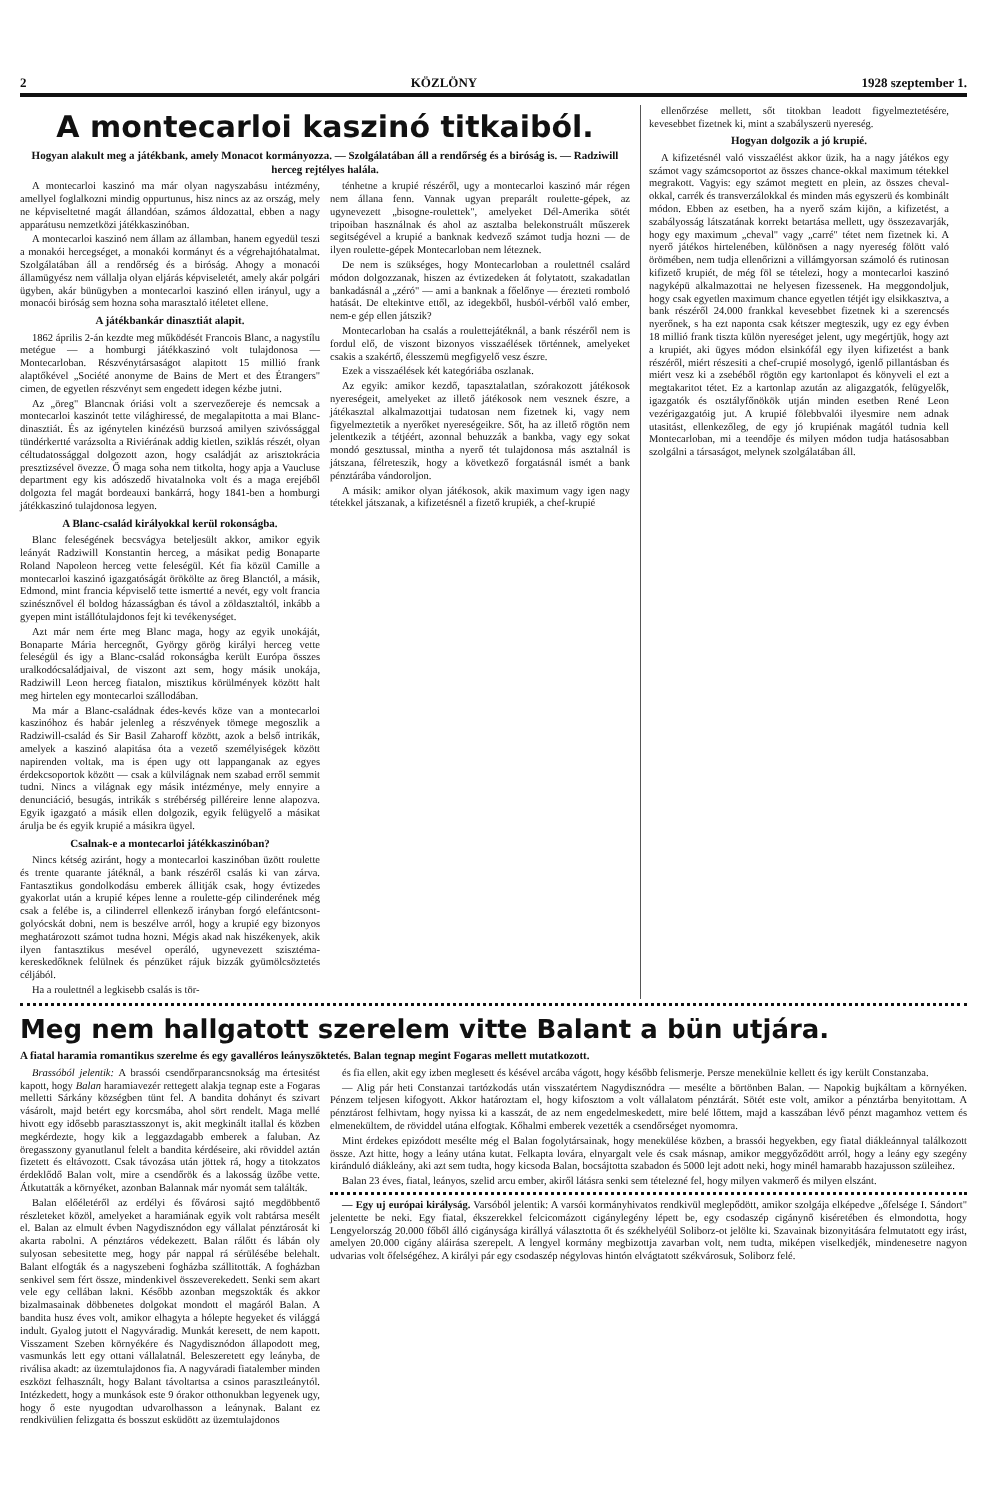2 KÖZLÖNY 1928 szeptember 1.
A montecarloi kaszinó titkaiból.
Hogyan alakult meg a játékbank, amely Monacot kormányozza. — Szolgálatában áll a rendőrség és a biróság is. — Radziwill herceg rejtélyes halála.
A montecarloi kaszinó ma már olyan nagyszabásu intézmény, amellyel foglalkozni mindig oppurtunus, hisz nincs az az ország, mely ne képviseltetné magát állandóan, számos áldozattal, ebben a nagy apparátusu nemzetközi játékkaszinóban.
A montecarloi kaszinó nem állam az államban, hanem egyedül teszi a monakói herceg­séget, a monakói kormányt és a végrehajtóhatalmat. Szolgálatában áll a rendőrség és a biróság. Ahogy a monacói államügyész nem vállalja olyan eljárás képviseletét, amely akár polgári ügyben, akár bünügyben a montecarloi kaszinó ellen irányul, ugy a monacói biróság sem hozna soha marasztaló itéletet ellene.
A játékbankár dinasztiát alapit.
1862 április 2-án kezdte meg működését Francois Blanc, a nagystílu metégue — a homburgi játékkaszinó volt tulajdonosa — Montecarloban. Részvénytársaságot alapitott 15 millió frank alaptőkével „Société anonyme de Bains de Mert et des Étrangers" cimen, de egyetlen részvényt sem engedett idegen kézbe jutni.
Az „öreg" Blancnak óriási volt a szervezőereje és nemcsak a montecarloi kaszinót tette világhiressé, de megalapitotta a mai Blanc-dinasztiát. És az igénytelen kinézésü burzsoá amilyen szivóssággal tündérkertté varázsolta a Riviérának addig kietlen, sziklás részét, olyan céltudatossággal dolgozott azon, hogy családját az arisztokrácia presztizsével övezze. Ő maga soha nem titkolta, hogy apja a Vaucluse department egy kis adószedő hivatalnoka volt és a maga erejéből dolgozta fel magát bordeauxi bankárrá, hogy 1841-ben a homburgi játékkaszinó tulajdonosa legyen.
A Blanc-család királyokkal kerül rokonságba.
Blanc feleségének becsvágya beteljesült akkor, amikor egyik leányát Radziwill Konstantin herceg, a másikat pedig Bonaparte Roland Napoleon herceg vette feleségül. Két fia közül Camille a montecarloi kaszinó igazgatóságát örökölte az öreg Blanctól, a másik, Edmond, mint francia képviselő tette ismertté a nevét, egy volt francia szinésznővel él boldog házasságban és távol a zöldasztaltól, inkább a gyepen mint istállótulajdonos fejt ki tevékenységet.
Azt már nem érte meg Blanc maga, hogy az egyik unokáját, Bonaparte Mária hercegnőt, György görög királyi herceg vette feleségül és igy a Blanc-család rokonságba került Európa összes uralkodócsaládjaival, de viszont azt sem, hogy másik unokája, Radziwill Leon herceg fiatalon, misztikus körülmények között halt meg hirtelen egy montecarloi szállodában.
Ma már a Blanc-családnak édes-kevés köze van a montecarloi kaszinóhoz és habár jelenleg a részvények tömege megoszlik a Radziwill-család és Sir Basil Zaharoff között, azok a belső intrikák, amelyek a kaszinó alapitása óta a vezető személyiségek között napirenden voltak, ma is épen ugy ott lappanganak az egyes érdekcsoportok között — csak a külvilágnak nem szabad erről semmit tudni. Nincs a világnak egy másik intézménye, mely ennyire a denunciáció, besugás, intrikák s strébérség pilléreire lenne alapozva. Egyik igazgató a másik ellen dolgozik, egyik felügyelő a másikat árulja be és egyik krupié a másikra ügyel.
Csalnak-e a montecarloi játékkaszinóban?
Nincs kétség aziránt, hogy a montecarloi kaszinóban üzött roulette és trente quarante játéknál, a bank részéről csalás ki van zárva. Fantasztikus gondolkodásu emberek állitják csak, hogy évtizedes gyakorlat után a krupié képes lenne a roulette-gép cilinderének még csak a felébe is, a cilinderrel ellenkező irányban forgó elefántcsont-golyócskát dobni, nem is beszélve arról, hogy a krupié egy bizonyos meghatározott számot tudna hozni. Mégis akad nak hiszékenyek, akik ilyen fantasztikus mesével operáló, ugynevezett szisztéma-kereskedőknek felülnek és pénzüket rájuk bizzák gyümölcsöztetés céljából.
Ha a roulettnél a legkisebb csalás is tör-
ténhetne a krupié részéről, ugy a montecarloi kaszinó már régen nem állana fenn. Vannak ugyan preparált roulette-gépek, az ugynevezett „bisogne-roulettek", amelyeket Dél-Amerika sötét tripoiban használnak és ahol az asztalba belekonstruált műszerek segitségével a krupié a banknak kedvező számot tudja hozni — de ilyen roulette-gépek Montecarloban nem léteznek.
De nem is szükséges, hogy Montecarloban a roulettnél csalárd módon dolgozzanak, hiszen az évtizedeken át folytatott, szakadatlan bankadásnál a „zéró" — ami a banknak a főelőnye — érezteti romboló hatását. De eltekintve ettől, az idegekből, husból-vérből való ember, nem-e gép ellen játszik?
Montecarloban ha csalás a roulettejátéknál, a bank részéről nem is fordul elő, de viszont bizonyos visszaélések történnek, amelyeket csakis a szakértő, élesszemü megfigyelő vesz észre.
Ezek a visszaélések két kategóriába oszlanak.
Az egyik: amikor kezdő, tapasztalatlan, szórakozott játékosok nyereségeit, amelyeket az illető játékosok nem vesznek észre, a játékasztal alkalmazottjai tudatosan nem fizetnek ki, vagy nem figyelmeztetik a nyerőket nyereségeikre. Sőt, ha az illető rögtön nem jelentkezik a tétjéért, azonnal behuzzák a bankba, vagy egy sokat mondó gesztussal, mintha a nyerő tét tulajdonosa más asztalnál is játszana, félreteszik, hogy a következő forgatásnál ismét a bank pénztárába vándoroljon.
A másik: amikor olyan játékosok, akik maximum vagy igen nagy tétekkel játszanak, a kifizetésnél a fizető krupiék, a chef-krupié
ellenőrzése mellett, sőt titokban leadott figyelmeztetésére, kevesebbet fizetnek ki, mint a szabályszerü nyereség.
Hogyan dolgozik a jó krupié.
A kifizetésnél való visszaélést akkor üzik, ha a nagy játékos egy számot vagy számcsoportot az összes chance-okkal maximum tétekkel megrakott. Vagyis: egy számot megtett en plein, az összes cheval-okkal, carrék és transverzálokkal és minden más egyszerü és kombinált módon. Ebben az esetben, ha a nyerő szám kijön, a kifizetést, a szabályosság látszatának korrekt betartása mellett, ugy összezavarják, hogy egy maximum „cheval" vagy „carré" tétet nem fizetnek ki. A nyerő játékos hirtelenében, különösen a nagy nyereség fölött való örömében, nem tudja ellenőrizni a villámgyorsan számoló és rutinosan kifizető krupiét, de még föl se tételezi, hogy a montecarloi kaszinó nagyképü alkalmazottai ne helyesen fizessenek. Ha meggondoljuk, hogy csak egyetlen maximum chance egyetlen tétjét igy elsikkasztva, a bank részéről 24.000 frankkal kevesebbet fizetnek ki a szerencsés nyerőnek, s ha ezt naponta csak kétszer megteszik, ugy ez egy évben 18 millió frank tiszta külön nyereséget jelent, ugy megértjük, hogy azt a krupiét, aki ügyes módon elsinkófál egy ilyen kifizetést a bank részéről, miért részesiti a chef-crupié mosolygó, igenlő pillantásban és miért vesz ki a zsebéből rögtön egy kartonlapot és könyveli el ezt a megtakaritot tétet. Ez a kartonlap azután az aligazgatók, felügyelők, igazgatók és osztályfőnökök utján minden esetben René Leon vezérigazgatóig jut. A krupié fölebbvalói ilyesmire nem adnak utasitást, ellenkezőleg, de egy jó krupiénak magától tudnia kell Montecarloban, mi a teendője és milyen módon tudja hatásosabban szolgálni a társaságot, melynek szolgálatában áll.
Meg nem hallgatott szerelem vitte Balant a bün utjára.
A fiatal haramia romantikus szerelme és egy gavalléros leányszöktetés. Balan tegnap megint Fogaras mellett mutatkozott.
Brassóból jelentik: A brassói csendőrparancsnokság ma értesitést kapott, hogy Balan haramiavezér rettegett alakja tegnap este a Fogaras melletti Sárkány községben tünt fel. A bandita dohányt és szivart vásárolt, majd betért egy korcsmába, ahol sört rendelt. Maga mellé hivott egy idősebb parasztasszonyt is, akit megkinált itallal és közben megkérdezte, hogy kik a leggazdagabb emberek a faluban. Az öregasszony gyanutlanul felelt a bandita kérdéseire, aki röviddel aztán fizetett és eltávozott. Csak távozása után jöttek rá, hogy a titokzatos érdeklődő Balan volt, mire a csendőrök és a lakosság üzőbe vette. Átkutatták a környéket, azonban Balannak már nyomát sem találták.
Balan előéletéről az erdélyi és fővárosi sajtó megdöbbentő részleteket közöl, amelyeket a haramiának egyik volt rabtársa mesélt el. Balan az elmult évben Nagydisznódon egy vállalat pénztárosát ki akarta rabolni. A pénztáros védekezett. Balan rálőtt és lábán oly sulyosan sebesitette meg, hogy pár nappal rá sérülésébe belehalt. Balant elfogták és a nagyszebeni fogházba szállitották. A fogházban senkivel sem fért össze, mindenkivel összeverekedett. Senki sem akart vele egy cellában lakni. Később azonban megszokták és akkor bizalmasainak döbbenetes dolgokat mondott el magáról Balan. A bandita husz éves volt, amikor elhagyta a hólepte hegyeket és világgá indult. Gyalog jutott el Nagyváradig. Munkát keresett, de nem kapott. Visszament Szeben környékére és Nagydisznódon állapodott meg, vasmunkás lett egy ottani vállalatnál. Beleszeretett egy leányba, de riválisa akadt: az üzemtulajdonos fia. A nagyváradi fiatalember minden eszközt felhasznált, hogy Balant távoltartsa a csinos parasztleánytól. Intézkedett, hogy a munkások este 9 órakor otthonukban legyenek ugy, hogy ő este nyugodtan udvarolhasson a leánynak. Balant ez rendkivülien felizgatta és bosszut esküdött az üzemtulajdonos
és fia ellen, akit egy izben meglesett és késével arcába vágott, hogy később felismerje. Persze menekülnie kellett és igy került Constanzaba.
— Alig pár heti Constanzai tartózkodás után visszatértem Nagydisznódra — mesélte a börtönben Balan. — Napokig bujkáltam a környéken. Pénzem teljesen kifogyott. Akkor határoztam el, hogy kifosztom a volt vállalatom pénztárát. Sötét este volt, amikor a pénztárba benyitottam. A pénztárost felhivtam, hogy nyissa ki a kasszát, de az nem engedelmeskedett, mire belé lőttem, majd a kasszában lévő pénzt magamhoz vettem és elmenekültem, de röviddel utána elfogtak. Kőhalmi emberek vezették a csendőrséget nyomomra.
Mint érdekes epizódott mesélte még el Balan fogolytársainak, hogy menekülése közben, a brassói hegyekben, egy fiatal diákleánnyal találkozott össze. Azt hitte, hogy a leány utána kutat. Felkapta lovára, elnyargalt vele és csak másnap, amikor meggyőződött arról, hogy a leány egy szegény kiránduló diákleány, aki azt sem tudta, hogy kicsoda Balan, bocsájtotta szabadon és 5000 lejt adott neki, hogy minél hamarabb hazajusson szüleihez.
Balan 23 éves, fiatal, leányos, szelid arcu ember, akiről látásra senki sem tételezné fel, hogy milyen vakmerő és milyen elszánt.
— Egy uj európai királyság. Varsóból jelentik: A varsói kormányhivatos rendkivül meglepődött, amikor szolgája elképedve „őfelsége I. Sándort" jelentette be neki. Egy fiatal, ékszerekkel felcicomázott cigánylegény lépett be, egy csodaszép cigánynő kiséretében és elmondotta, hogy Lengyelország 20.000 főből álló cigánysága királlyá választotta őt és székhelyéül Soliborz-ot jelölte ki. Szavainak bizonyitására felmutatott egy irást, amelyen 20.000 cigány aláirása szerepelt. A lengyel kormány megbizottja zavarban volt, nem tudta, miképen viselkedjék, mindenesetre nagyon udvarias volt őfelségéhez. A királyi pár egy csodaszép négylovas hintón elvágtatott székvárosuk, Soliborz felé.